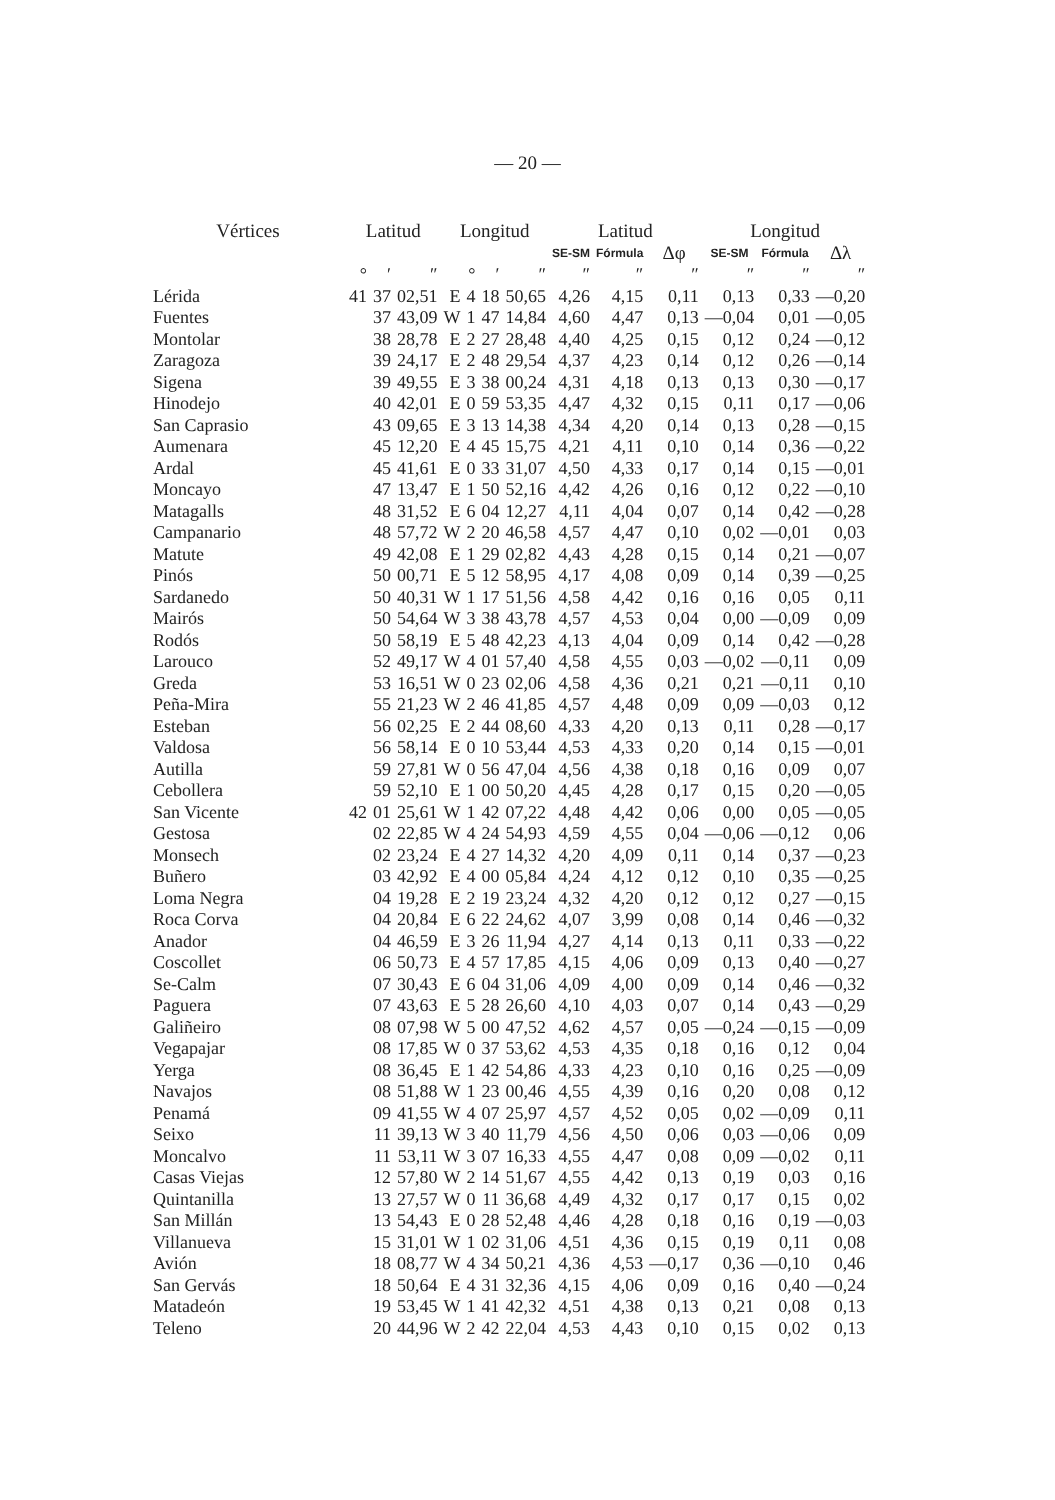— 20 —
| Vértices | Latitud | | | Longitud | | | | Latitud | | | Longitud | | |
| --- | --- | --- | --- | --- | --- | --- | --- | --- | --- | --- | --- | --- | --- |
| | | | | | | | | SE-SM | Fórmula | Δφ | SE-SM | Fórmula | Δλ |
| | ° | ′ | ″ | | ° | ′ | ″ | ″ | ″ | ″ | ″ | ″ | ″ |
| Lérida | 41 | 37 | 02,51 | E | 4 | 18 | 50,65 | 4,26 | 4,15 | 0,11 | 0,13 | 0,33 | —0,20 |
| Fuentes | | 37 | 43,09 | W | 1 | 47 | 14,84 | 4,60 | 4,47 | 0,13 | —0,04 | 0,01 | —0,05 |
| Montolar | | 38 | 28,78 | E | 2 | 27 | 28,48 | 4,40 | 4,25 | 0,15 | 0,12 | 0,24 | —0,12 |
| Zaragoza | | 39 | 24,17 | E | 2 | 48 | 29,54 | 4,37 | 4,23 | 0,14 | 0,12 | 0,26 | —0,14 |
| Sigena | | 39 | 49,55 | E | 3 | 38 | 00,24 | 4,31 | 4,18 | 0,13 | 0,13 | 0,30 | —0,17 |
| Hinodejo | | 40 | 42,01 | E | 0 | 59 | 53,35 | 4,47 | 4,32 | 0,15 | 0,11 | 0,17 | —0,06 |
| San Caprasio | | 43 | 09,65 | E | 3 | 13 | 14,38 | 4,34 | 4,20 | 0,14 | 0,13 | 0,28 | —0,15 |
| Aumenara | | 45 | 12,20 | E | 4 | 45 | 15,75 | 4,21 | 4,11 | 0,10 | 0,14 | 0,36 | —0,22 |
| Ardal | | 45 | 41,61 | E | 0 | 33 | 31,07 | 4,50 | 4,33 | 0,17 | 0,14 | 0,15 | —0,01 |
| Moncayo | | 47 | 13,47 | E | 1 | 50 | 52,16 | 4,42 | 4,26 | 0,16 | 0,12 | 0,22 | —0,10 |
| Matagalls | | 48 | 31,52 | E | 6 | 04 | 12,27 | 4,11 | 4,04 | 0,07 | 0,14 | 0,42 | —0,28 |
| Campanario | | 48 | 57,72 | W | 2 | 20 | 46,58 | 4,57 | 4,47 | 0,10 | 0,02 | —0,01 | 0,03 |
| Matute | | 49 | 42,08 | E | 1 | 29 | 02,82 | 4,43 | 4,28 | 0,15 | 0,14 | 0,21 | —0,07 |
| Pinós | | 50 | 00,71 | E | 5 | 12 | 58,95 | 4,17 | 4,08 | 0,09 | 0,14 | 0,39 | —0,25 |
| Sardanedo | | 50 | 40,31 | W | 1 | 17 | 51,56 | 4,58 | 4,42 | 0,16 | 0,16 | 0,05 | 0,11 |
| Mairós | | 50 | 54,64 | W | 3 | 38 | 43,78 | 4,57 | 4,53 | 0,04 | 0,00 | —0,09 | 0,09 |
| Rodós | | 50 | 58,19 | E | 5 | 48 | 42,23 | 4,13 | 4,04 | 0,09 | 0,14 | 0,42 | —0,28 |
| Larouco | | 52 | 49,17 | W | 4 | 01 | 57,40 | 4,58 | 4,55 | 0,03 | —0,02 | —0,11 | 0,09 |
| Greda | | 53 | 16,51 | W | 0 | 23 | 02,06 | 4,58 | 4,36 | 0,21 | 0,21 | —0,11 | 0,10 |
| Peña-Mira | | 55 | 21,23 | W | 2 | 46 | 41,85 | 4,57 | 4,48 | 0,09 | 0,09 | —0,03 | 0,12 |
| Esteban | | 56 | 02,25 | E | 2 | 44 | 08,60 | 4,33 | 4,20 | 0,13 | 0,11 | 0,28 | —0,17 |
| Valdosa | | 56 | 58,14 | E | 0 | 10 | 53,44 | 4,53 | 4,33 | 0,20 | 0,14 | 0,15 | —0,01 |
| Autilla | | 59 | 27,81 | W | 0 | 56 | 47,04 | 4,56 | 4,38 | 0,18 | 0,16 | 0,09 | 0,07 |
| Cebollera | | 59 | 52,10 | E | 1 | 00 | 50,20 | 4,45 | 4,28 | 0,17 | 0,15 | 0,20 | —0,05 |
| San Vicente | 42 | 01 | 25,61 | W | 1 | 42 | 07,22 | 4,48 | 4,42 | 0,06 | 0,00 | 0,05 | —0,05 |
| Gestosa | | 02 | 22,85 | W | 4 | 24 | 54,93 | 4,59 | 4,55 | 0,04 | —0,06 | —0,12 | 0,06 |
| Monsech | | 02 | 23,24 | E | 4 | 27 | 14,32 | 4,20 | 4,09 | 0,11 | 0,14 | 0,37 | —0,23 |
| Buñero | | 03 | 42,92 | E | 4 | 00 | 05,84 | 4,24 | 4,12 | 0,12 | 0,10 | 0,35 | —0,25 |
| Loma Negra | | 04 | 19,28 | E | 2 | 19 | 23,24 | 4,32 | 4,20 | 0,12 | 0,12 | 0,27 | —0,15 |
| Roca Corva | | 04 | 20,84 | E | 6 | 22 | 24,62 | 4,07 | 3,99 | 0,08 | 0,14 | 0,46 | —0,32 |
| Anador | | 04 | 46,59 | E | 3 | 26 | 11,94 | 4,27 | 4,14 | 0,13 | 0,11 | 0,33 | —0,22 |
| Coscollet | | 06 | 50,73 | E | 4 | 57 | 17,85 | 4,15 | 4,06 | 0,09 | 0,13 | 0,40 | —0,27 |
| Se-Calm | | 07 | 30,43 | E | 6 | 04 | 31,06 | 4,09 | 4,00 | 0,09 | 0,14 | 0,46 | —0,32 |
| Paguera | | 07 | 43,63 | E | 5 | 28 | 26,60 | 4,10 | 4,03 | 0,07 | 0,14 | 0,43 | —0,29 |
| Galiñeiro | | 08 | 07,98 | W | 5 | 00 | 47,52 | 4,62 | 4,57 | 0,05 | —0,24 | —0,15 | —0,09 |
| Vegapajar | | 08 | 17,85 | W | 0 | 37 | 53,62 | 4,53 | 4,35 | 0,18 | 0,16 | 0,12 | 0,04 |
| Yerga | | 08 | 36,45 | E | 1 | 42 | 54,86 | 4,33 | 4,23 | 0,10 | 0,16 | 0,25 | —0,09 |
| Navajos | | 08 | 51,88 | W | 1 | 23 | 00,46 | 4,55 | 4,39 | 0,16 | 0,20 | 0,08 | 0,12 |
| Penamá | | 09 | 41,55 | W | 4 | 07 | 25,97 | 4,57 | 4,52 | 0,05 | 0,02 | —0,09 | 0,11 |
| Seixo | | 11 | 39,13 | W | 3 | 40 | 11,79 | 4,56 | 4,50 | 0,06 | 0,03 | —0,06 | 0,09 |
| Moncalvo | | 11 | 53,11 | W | 3 | 07 | 16,33 | 4,55 | 4,47 | 0,08 | 0,09 | —0,02 | 0,11 |
| Casas Viejas | | 12 | 57,80 | W | 2 | 14 | 51,67 | 4,55 | 4,42 | 0,13 | 0,19 | 0,03 | 0,16 |
| Quintanilla | | 13 | 27,57 | W | 0 | 11 | 36,68 | 4,49 | 4,32 | 0,17 | 0,17 | 0,15 | 0,02 |
| San Millán | | 13 | 54,43 | E | 0 | 28 | 52,48 | 4,46 | 4,28 | 0,18 | 0,16 | 0,19 | —0,03 |
| Villanueva | | 15 | 31,01 | W | 1 | 02 | 31,06 | 4,51 | 4,36 | 0,15 | 0,19 | 0,11 | 0,08 |
| Avión | | 18 | 08,77 | W | 4 | 34 | 50,21 | 4,36 | 4,53 | —0,17 | 0,36 | —0,10 | 0,46 |
| San Gervás | | 18 | 50,64 | E | 4 | 31 | 32,36 | 4,15 | 4,06 | 0,09 | 0,16 | 0,40 | —0,24 |
| Matadeón | | 19 | 53,45 | W | 1 | 41 | 42,32 | 4,51 | 4,38 | 0,13 | 0,21 | 0,08 | 0,13 |
| Teleno | | 20 | 44,96 | W | 2 | 42 | 22,04 | 4,53 | 4,43 | 0,10 | 0,15 | 0,02 | 0,13 |